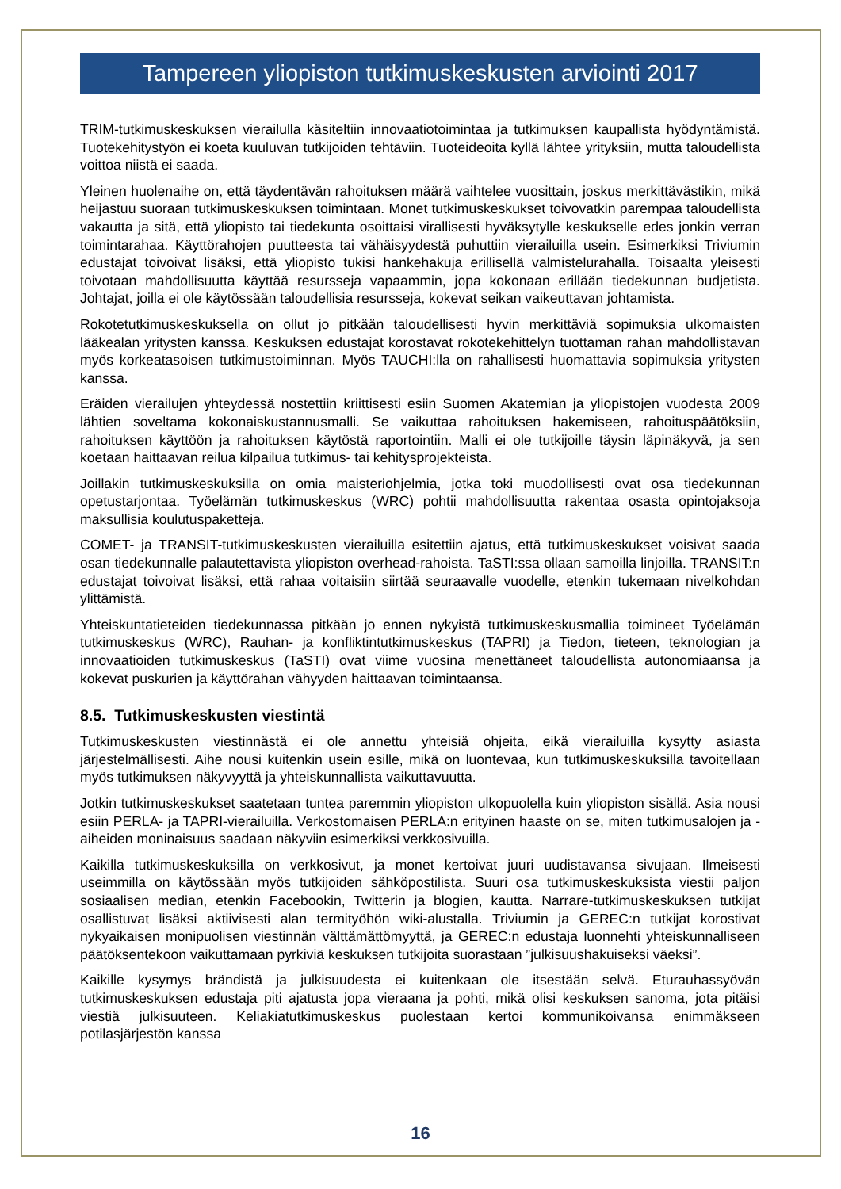Tampereen yliopiston tutkimuskeskusten arviointi 2017
TRIM-tutkimuskeskuksen vierailulla käsiteltiin innovaatiotoimintaa ja tutkimuksen kaupallista hyödyntämistä. Tuotekehitystyön ei koeta kuuluvan tutkijoiden tehtäviin. Tuoteideoita kyllä lähtee yrityksiin, mutta taloudellista voittoa niistä ei saada.
Yleinen huolenaihe on, että täydentävän rahoituksen määrä vaihtelee vuosittain, joskus merkittävästikin, mikä heijastuu suoraan tutkimuskeskuksen toimintaan. Monet tutkimuskeskukset toivovatkin parempaa taloudellista vakautta ja sitä, että yliopisto tai tiedekunta osoittaisi virallisesti hyväksytylle keskukselle edes jonkin verran toimintarahaa. Käyttörahojen puutteesta tai vähäisyydestä puhuttiin vierailuilla usein. Esimerkiksi Triviumin edustajat toivoivat lisäksi, että yliopisto tukisi hankehakuja erillisellä valmistelurahalla. Toisaalta yleisesti toivotaan mahdollisuutta käyttää resursseja vapaammin, jopa kokonaan erillään tiedekunnan budjetista. Johtajat, joilla ei ole käytössään taloudellisia resursseja, kokevat seikan vaikeuttavan johtamista.
Rokotetutkimuskeskuksella on ollut jo pitkään taloudellisesti hyvin merkittäviä sopimuksia ulkomaisten lääkealan yritysten kanssa. Keskuksen edustajat korostavat rokotekehittelyn tuottaman rahan mahdollistavan myös korkeatasoisen tutkimustoiminnan. Myös TAUCHI:lla on rahallisesti huomattavia sopimuksia yritysten kanssa.
Eräiden vierailujen yhteydessä nostettiin kriittisesti esiin Suomen Akatemian ja yliopistojen vuodesta 2009 lähtien soveltama kokonaiskustannusmalli. Se vaikuttaa rahoituksen hakemiseen, rahoituspäätöksiin, rahoituksen käyttöön ja rahoituksen käytöstä raportointiin. Malli ei ole tutkijoille täysin läpinäkyvä, ja sen koetaan haittaavan reilua kilpailua tutkimus- tai kehitysprojekteista.
Joillakin tutkimuskeskuksilla on omia maisteriohjelmia, jotka toki muodollisesti ovat osa tiedekunnan opetustarjontaa. Työelämän tutkimuskeskus (WRC) pohtii mahdollisuutta rakentaa osasta opintojaksoja maksullisia koulutuspaketteja.
COMET- ja TRANSIT-tutkimuskeskusten vierailuilla esitettiin ajatus, että tutkimuskeskukset voisivat saada osan tiedekunnalle palautettavista yliopiston overhead-rahoista. TaSTI:ssa ollaan samoilla linjoilla. TRANSIT:n edustajat toivoivat lisäksi, että rahaa voitaisiin siirtää seuraavalle vuodelle, etenkin tukemaan nivelkohdan ylittämistä.
Yhteiskuntatieteiden tiedekunnassa pitkään jo ennen nykyistä tutkimuskeskusmallia toimineet Työelämän tutkimuskeskus (WRC), Rauhan- ja konfliktintutkimuskeskus (TAPRI) ja Tiedon, tieteen, teknologian ja innovaatioiden tutkimuskeskus (TaSTI) ovat viime vuosina menettäneet taloudellista autonomiaansa ja kokevat puskurien ja käyttörahan vähyyden haittaavan toimintaansa.
8.5. Tutkimuskeskusten viestintä
Tutkimuskeskusten viestinnästä ei ole annettu yhteisiä ohjeita, eikä vierailuilla kysytty asiasta järjestelmällisesti. Aihe nousi kuitenkin usein esille, mikä on luontevaa, kun tutkimuskeskuksilla tavoitellaan myös tutkimuksen näkyvyyttä ja yhteiskunnallista vaikuttavuutta.
Jotkin tutkimuskeskukset saatetaan tuntea paremmin yliopiston ulkopuolella kuin yliopiston sisällä. Asia nousi esiin PERLA- ja TAPRI-vierailuilla. Verkostomaisen PERLA:n erityinen haaste on se, miten tutkimusalojen ja -aiheiden moninaisuus saadaan näkyviin esimerkiksi verkkosivuilla.
Kaikilla tutkimuskeskuksilla on verkkosivut, ja monet kertoivat juuri uudistavansa sivujaan. Ilmeisesti useimmilla on käytössään myös tutkijoiden sähköpostilista. Suuri osa tutkimuskeskuksista viestii paljon sosiaalisen median, etenkin Facebookin, Twitterin ja blogien, kautta. Narrare-tutkimuskeskuksen tutkijat osallistuvat lisäksi aktiivisesti alan termityöhön wiki-alustalla. Triviumin ja GEREC:n tutkijat korostivat nykyaikaisen monipuolisen viestinnän välttämättömyyttä, ja GEREC:n edustaja luonnehti yhteiskunnalliseen päätöksentekoon vaikuttamaan pyrkiviä keskuksen tutkijoita suorastaan ”julkisuushakuiseksi väeksi”.
Kaikille kysymys brändistä ja julkisuudesta ei kuitenkaan ole itsestään selvä. Eturauhassyövän tutkimuskeskuksen edustaja piti ajatusta jopa vieraana ja pohti, mikä olisi keskuksen sanoma, jota pitäisi viestiä julkisuuteen. Keliakiatutkimuskeskus puolestaan kertoi kommunikoivansa enimmäkseen potilasjärjestön kanssa
16